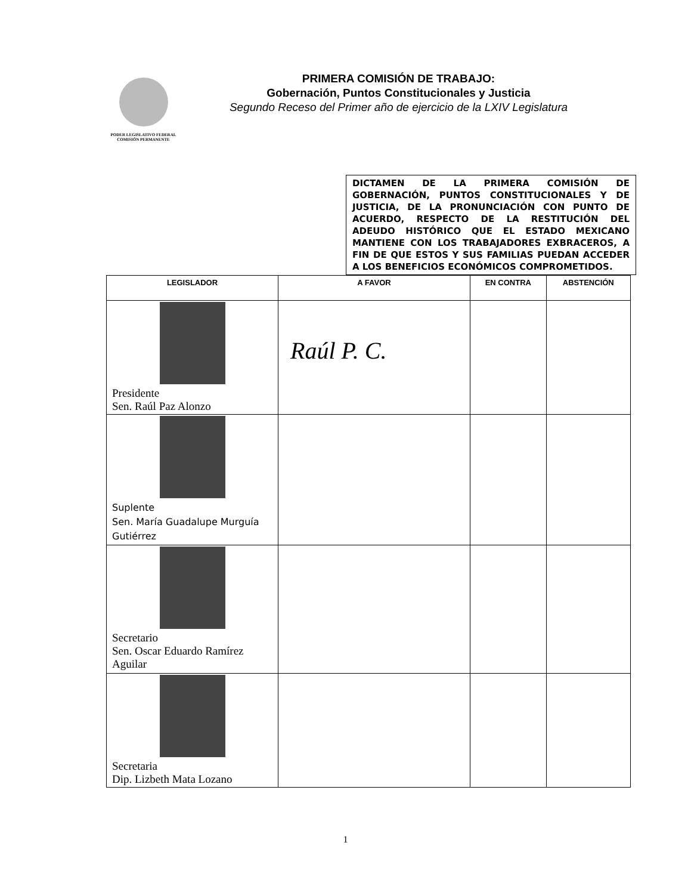PODER LEGISLATIVO FEDERAL
COMISIÓN PERMANENTE
PRIMERA COMISIÓN DE TRABAJO:
Gobernación, Puntos Constitucionales y Justicia
Segundo Receso del Primer año de ejercicio de la LXIV Legislatura
DICTAMEN DE LA PRIMERA COMISIÓN DE GOBERNACIÓN, PUNTOS CONSTITUCIONALES Y DE JUSTICIA, DE LA PRONUNCIACIÓN CON PUNTO DE ACUERDO, RESPECTO DE LA RESTITUCIÓN DEL ADEUDO HISTÓRICO QUE EL ESTADO MEXICANO MANTIENE CON LOS TRABAJADORES EXBRACEROS, A FIN DE QUE ESTOS Y SUS FAMILIAS PUEDAN ACCEDER A LOS BENEFICIOS ECONÓMICOS COMPROMETIDOS.
| LEGISLADOR | A FAVOR | EN CONTRA | ABSTENCIÓN |
| --- | --- | --- | --- |
| Presidente Sen. Raúl Paz Alonzo | Raúl P. C. | | |
| Suplente Sen. María Guadalupe Murguía Gutiérrez | | | |
| Secretario Sen. Oscar Eduardo Ramírez Aguilar | | | |
| Secretaria Dip. Lizbeth Mata Lozano | | | |
1